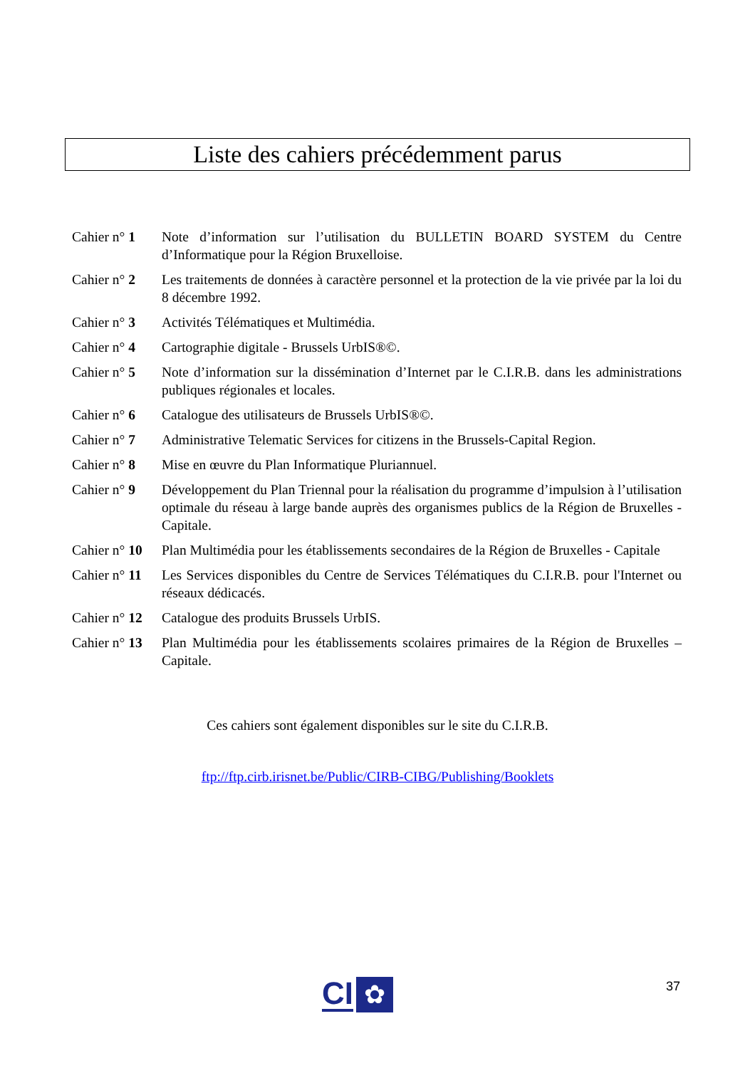Liste des cahiers précédemment parus
Cahier n° 1
Note d’information sur l’utilisation du BULLETIN BOARD SYSTEM du Centre d’Informatique pour la Région Bruxelloise.
Cahier n° 2
Les traitements de données à caractère personnel et la protection de la vie privée par la loi du 8 décembre 1992.
Cahier n° 3
Activités Télématiques et Multimédia.
Cahier n° 4
Cartographie digitale - Brussels UrbIS®©.
Cahier n° 5
Note d’information sur la dissémination d’Internet par le C.I.R.B. dans les administrations publiques régionales et locales.
Cahier n° 6
Catalogue des utilisateurs de Brussels UrbIS®©.
Cahier n° 7
Administrative Telematic Services for citizens in the Brussels-Capital Region.
Cahier n° 8
Mise en œuvre du Plan Informatique Pluriannuel.
Cahier n° 9
Développement du Plan Triennal pour la réalisation du programme d’impulsion à l’utilisation optimale du réseau à large bande auprès des organismes publics de la Région de Bruxelles - Capitale.
Cahier n° 10
Plan Multimédia pour les établissements secondaires de la Région de Bruxelles - Capitale
Cahier n° 11
Les Services disponibles du Centre de Services Télématiques du C.I.R.B. pour l'Internet ou réseaux dédicacés.
Cahier n° 12
Catalogue des produits Brussels UrbIS.
Cahier n° 13
Plan Multimédia pour les établissements scolaires primaires de la Région de Bruxelles – Capitale.
Ces cahiers sont également disponibles sur le site du C.I.R.B.
ftp://ftp.cirb.irisnet.be/Public/CIRB-CIBG/Publishing/Booklets
CI
✿
37